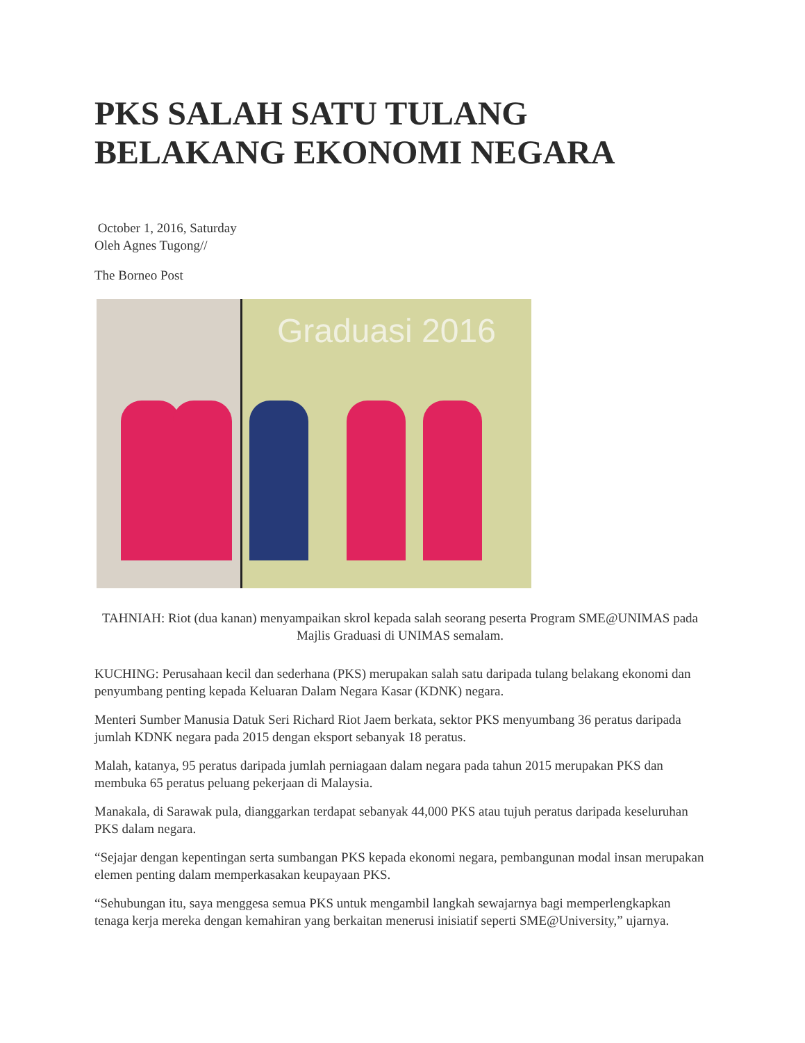PKS SALAH SATU TULANG BELAKANG EKONOMI NEGARA
October 1, 2016, Saturday
Oleh Agnes Tugong//
The Borneo Post
Graduasi 2016
TAHNIAH: Riot (dua kanan) menyampaikan skrol kepada salah seorang peserta Program SME@UNIMAS pada Majlis Graduasi di UNIMAS semalam.
KUCHING: Perusahaan kecil dan sederhana (PKS) merupakan salah satu daripada tulang belakang ekonomi dan penyumbang penting kepada Keluaran Dalam Negara Kasar (KDNK) negara.
Menteri Sumber Manusia Datuk Seri Richard Riot Jaem berkata, sektor PKS menyumbang 36 peratus daripada jumlah KDNK negara pada 2015 dengan eksport sebanyak 18 peratus.
Malah, katanya, 95 peratus daripada jumlah perniagaan dalam negara pada tahun 2015 merupakan PKS dan membuka 65 peratus peluang pekerjaan di Malaysia.
Manakala, di Sarawak pula, dianggarkan terdapat sebanyak 44,000 PKS atau tujuh peratus daripada keseluruhan PKS dalam negara.
“Sejajar dengan kepentingan serta sumbangan PKS kepada ekonomi negara, pembangunan modal insan merupakan elemen penting dalam memperkasakan keupayaan PKS.
“Sehubungan itu, saya menggesa semua PKS untuk mengambil langkah sewajarnya bagi memperlengkapkan tenaga kerja mereka dengan kemahiran yang berkaitan menerusi inisiatif seperti SME@University,” ujarnya.